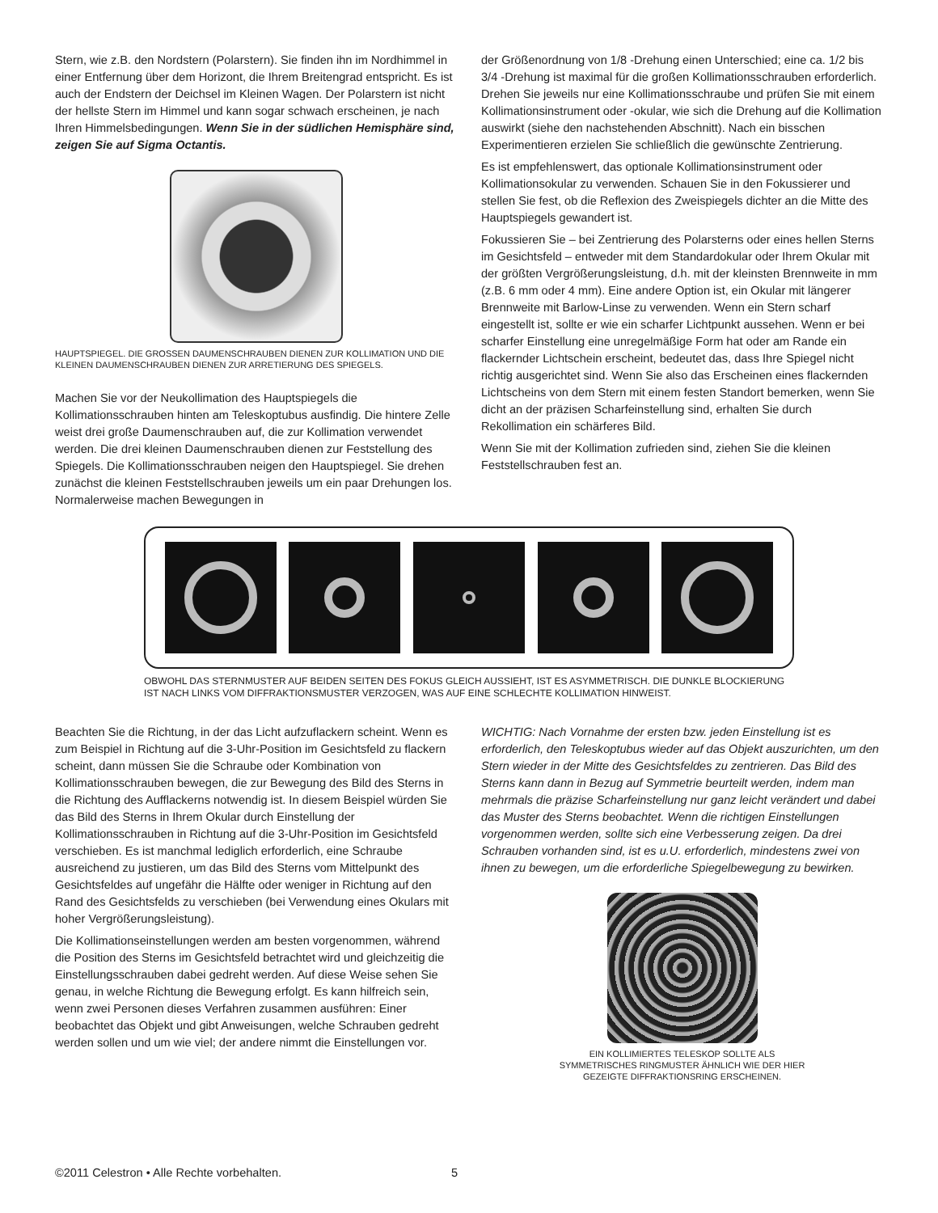Stern, wie z.B. den Nordstern (Polarstern). Sie finden ihn im Nordhimmel in einer Entfernung über dem Horizont, die Ihrem Breitengrad entspricht. Es ist auch der Endstern der Deichsel im Kleinen Wagen. Der Polarstern ist nicht der hellste Stern im Himmel und kann sogar schwach erscheinen, je nach Ihren Himmelsbedingungen. Wenn Sie in der südlichen Hemisphäre sind, zeigen Sie auf Sigma Octantis.
HAUPTSPIEGEL. DIE GROSSEN DAUMENSCHRAUBEN DIENEN ZUR KOLLIMATION UND DIE KLEINEN DAUMENSCHRAUBEN DIENEN ZUR ARRETIERUNG DES SPIEGELS.
Machen Sie vor der Neukollimation des Hauptspiegels die Kollimationsschrauben hinten am Teleskoptubus ausfindig. Die hintere Zelle weist drei große Daumenschrauben auf, die zur Kollimation verwendet werden. Die drei kleinen Daumenschrauben dienen zur Feststellung des Spiegels. Die Kollimationsschrauben neigen den Hauptspiegel. Sie drehen zunächst die kleinen Feststellschrauben jeweils um ein paar Drehungen los. Normalerweise machen Bewegungen in
der Größenordnung von 1/8 -Drehung einen Unterschied; eine ca. 1/2 bis 3/4 -Drehung ist maximal für die großen Kollimationsschrauben erforderlich. Drehen Sie jeweils nur eine Kollimationsschraube und prüfen Sie mit einem Kollimationsinstrument oder -okular, wie sich die Drehung auf die Kollimation auswirkt (siehe den nachstehenden Abschnitt). Nach ein bisschen Experimentieren erzielen Sie schließlich die gewünschte Zentrierung.
Es ist empfehlenswert, das optionale Kollimationsinstrument oder Kollimationsokular zu verwenden. Schauen Sie in den Fokussierer und stellen Sie fest, ob die Reflexion des Zweispiegels dichter an die Mitte des Hauptspiegels gewandert ist.
Fokussieren Sie – bei Zentrierung des Polarsterns oder eines hellen Sterns im Gesichtsfeld – entweder mit dem Standardokular oder Ihrem Okular mit der größten Vergrößerungsleistung, d.h. mit der kleinsten Brennweite in mm (z.B. 6 mm oder 4 mm). Eine andere Option ist, ein Okular mit längerer Brennweite mit Barlow-Linse zu verwenden. Wenn ein Stern scharf eingestellt ist, sollte er wie ein scharfer Lichtpunkt aussehen. Wenn er bei scharfer Einstellung eine unregelmäßige Form hat oder am Rande ein flackernder Lichtschein erscheint, bedeutet das, dass Ihre Spiegel nicht richtig ausgerichtet sind. Wenn Sie also das Erscheinen eines flackernden Lichtscheins von dem Stern mit einem festen Standort bemerken, wenn Sie dicht an der präzisen Scharfeinstellung sind, erhalten Sie durch Rekollimation ein schärferes Bild.
Wenn Sie mit der Kollimation zufrieden sind, ziehen Sie die kleinen Feststellschrauben fest an.
OBWOHL DAS STERNMUSTER AUF BEIDEN SEITEN DES FOKUS GLEICH AUSSIEHT, IST ES ASYMMETRISCH. DIE DUNKLE BLOCKIERUNG IST NACH LINKS VOM DIFFRAKTIONSMUSTER VERZOGEN, WAS AUF EINE SCHLECHTE KOLLIMATION HINWEIST.
Beachten Sie die Richtung, in der das Licht aufzuflackern scheint. Wenn es zum Beispiel in Richtung auf die 3-Uhr-Position im Gesichtsfeld zu flackern scheint, dann müssen Sie die Schraube oder Kombination von Kollimationsschrauben bewegen, die zur Bewegung des Bild des Sterns in die Richtung des Aufflackerns notwendig ist. In diesem Beispiel würden Sie das Bild des Sterns in Ihrem Okular durch Einstellung der Kollimationsschrauben in Richtung auf die 3-Uhr-Position im Gesichtsfeld verschieben. Es ist manchmal lediglich erforderlich, eine Schraube ausreichend zu justieren, um das Bild des Sterns vom Mittelpunkt des Gesichtsfeldes auf ungefähr die Hälfte oder weniger in Richtung auf den Rand des Gesichtsfelds zu verschieben (bei Verwendung eines Okulars mit hoher Vergrößerungsleistung).
Die Kollimationseinstellungen werden am besten vorgenommen, während die Position des Sterns im Gesichtsfeld betrachtet wird und gleichzeitig die Einstellungsschrauben dabei gedreht werden. Auf diese Weise sehen Sie genau, in welche Richtung die Bewegung erfolgt. Es kann hilfreich sein, wenn zwei Personen dieses Verfahren zusammen ausführen: Einer beobachtet das Objekt und gibt Anweisungen, welche Schrauben gedreht werden sollen und um wie viel; der andere nimmt die Einstellungen vor.
WICHTIG: Nach Vornahme der ersten bzw. jeden Einstellung ist es erforderlich, den Teleskoptubus wieder auf das Objekt auszurichten, um den Stern wieder in der Mitte des Gesichtsfeldes zu zentrieren. Das Bild des Sterns kann dann in Bezug auf Symmetrie beurteilt werden, indem man mehrmals die präzise Scharfeinstellung nur ganz leicht verändert und dabei das Muster des Sterns beobachtet. Wenn die richtigen Einstellungen vorgenommen werden, sollte sich eine Verbesserung zeigen. Da drei Schrauben vorhanden sind, ist es u.U. erforderlich, mindestens zwei von ihnen zu bewegen, um die erforderliche Spiegelbewegung zu bewirken.
EIN KOLLIMIERTES TELESKOP SOLLTE ALS
SYMMETRISCHES RINGMUSTER ÄHNLICH WIE DER HIER
GEZEIGTE DIFFRAKTIONSRING ERSCHEINEN.
©2011 Celestron • Alle Rechte vorbehalten. 5